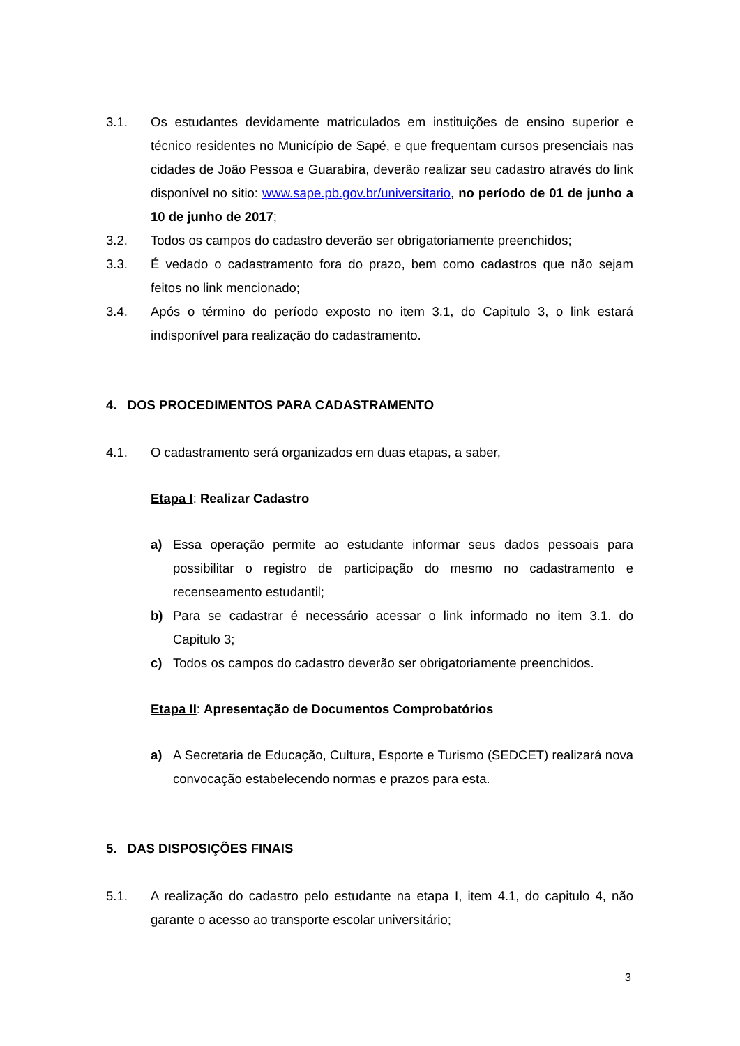3.1. Os estudantes devidamente matriculados em instituições de ensino superior e técnico residentes no Município de Sapé, e que frequentam cursos presenciais nas cidades de João Pessoa e Guarabira, deverão realizar seu cadastro através do link disponível no sitio: www.sape.pb.gov.br/universitario, no período de 01 de junho a 10 de junho de 2017;
3.2. Todos os campos do cadastro deverão ser obrigatoriamente preenchidos;
3.3. É vedado o cadastramento fora do prazo, bem como cadastros que não sejam feitos no link mencionado;
3.4. Após o término do período exposto no item 3.1, do Capitulo 3, o link estará indisponível para realização do cadastramento.
4. DOS PROCEDIMENTOS PARA CADASTRAMENTO
4.1. O cadastramento será organizados em duas etapas, a saber,
Etapa I: Realizar Cadastro
a) Essa operação permite ao estudante informar seus dados pessoais para possibilitar o registro de participação do mesmo no cadastramento e recenseamento estudantil;
b) Para se cadastrar é necessário acessar o link informado no item 3.1. do Capitulo 3;
c) Todos os campos do cadastro deverão ser obrigatoriamente preenchidos.
Etapa II: Apresentação de Documentos Comprobatórios
a) A Secretaria de Educação, Cultura, Esporte e Turismo (SEDCET) realizará nova convocação estabelecendo normas e prazos para esta.
5. DAS DISPOSIÇÕES FINAIS
5.1. A realização do cadastro pelo estudante na etapa I, item 4.1, do capitulo 4, não garante o acesso ao transporte escolar universitário;
3